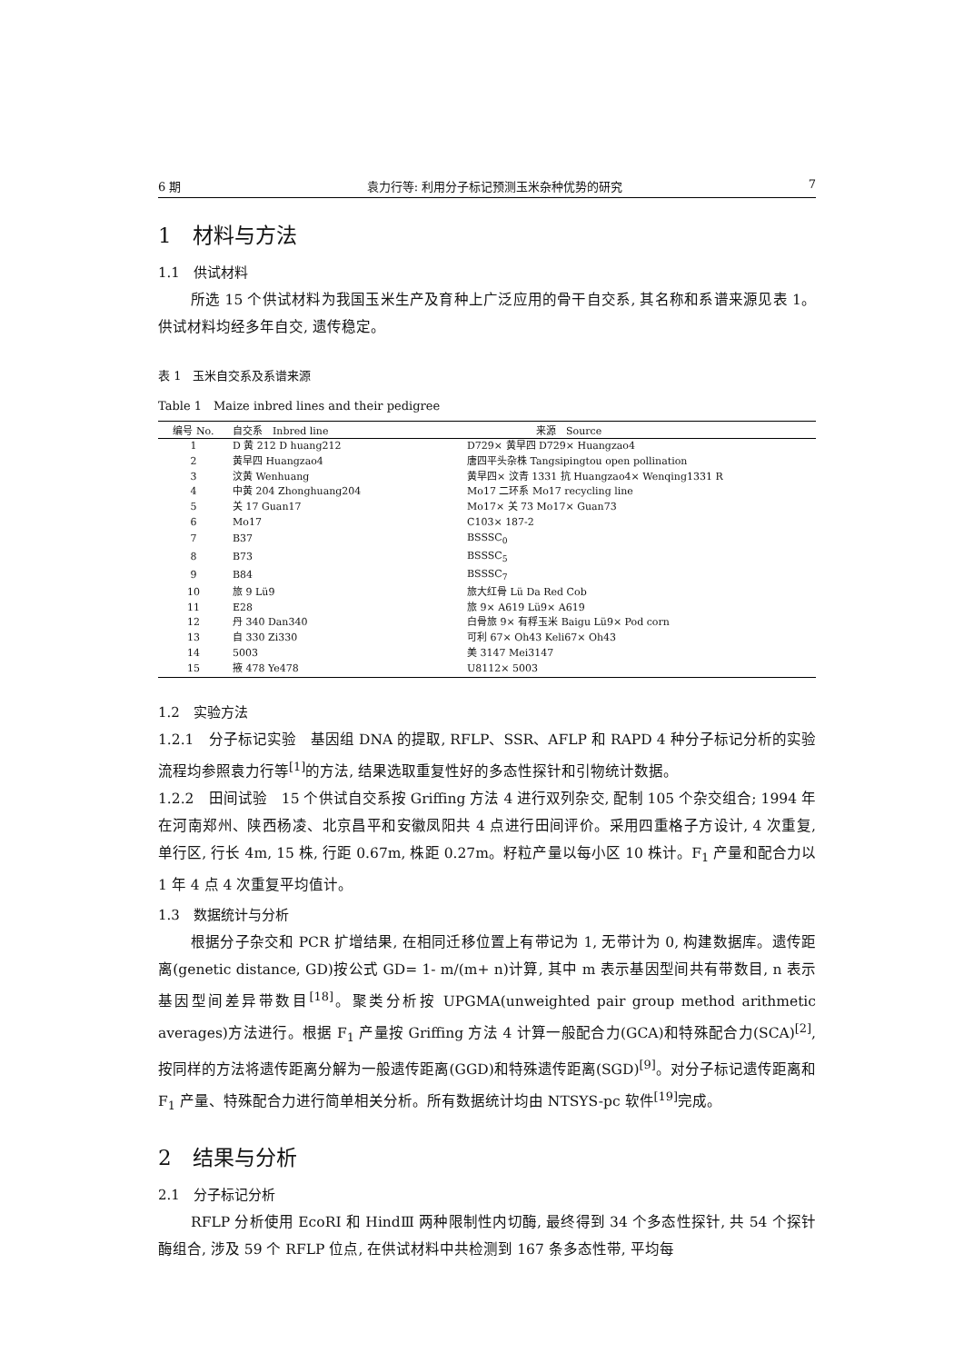6 期 袁力行等: 利用分子标记预测玉米杂种优势的研究 7
1　材料与方法
1.1　供试材料
所选 15 个供试材料为我国玉米生产及育种上广泛应用的骨干自交系, 其名称和系谱来源见表 1。供试材料均经多年自交, 遗传稳定。
表 1　玉米自交系及系谱来源
Table 1　Maize inbred lines and their pedigree
| 编号 No. | 自交系 Inbred line | 来源 Source |
| --- | --- | --- |
| 1 | D 黄 212 D huang212 | D729× 黄早四 D729× Huangzao4 |
| 2 | 黄早四 Huangzao4 | 唐四平头杂株 Tangsipingtou open pollination |
| 3 | 汶黄 Wenhuang | 黄早四× 汶青 1331 抗 Huangzao4× Wenqing1331 R |
| 4 | 中黄 204 Zhonghuang204 | Mo17 二环系 Mo17 recycling line |
| 5 | 关 17 Guan17 | Mo17× 关 73 Mo17× Guan73 |
| 6 | Mo17 | C103× 187-2 |
| 7 | B37 | BSSSC<sub>0</sub> |
| 8 | B73 | BSSSC<sub>5</sub> |
| 9 | B84 | BSSSC<sub>7</sub> |
| 10 | 旅 9 Lü9 | 旅大红骨 Lü Da Red Cob |
| 11 | E28 | 旅 9× A619 Lü9× A619 |
| 12 | 丹 340 Dan340 | 白骨旅 9× 有稃玉米 Baigu Lü9× Pod corn |
| 13 | 自 330 Zi330 | 可利 67× Oh43 Keli67× Oh43 |
| 14 | 5003 | 美 3147 Mei3147 |
| 15 | 掖 478 Ye478 | U8112× 5003 |
1.2　实验方法
1.2.1　分子标记实验　基因组 DNA 的提取, RFLP、SSR、AFLP 和 RAPD 4 种分子标记分析的实验流程均参照袁力行等<sup>[1]</sup>的方法, 结果选取重复性好的多态性探针和引物统计数据。
1.2.2　田间试验　15 个供试自交系按 Griffing 方法 4 进行双列杂交, 配制 105 个杂交组合; 1994 年在河南郑州、陕西杨凌、北京昌平和安徽凤阳共 4 点进行田间评价。采用四重格子方设计, 4 次重复, 单行区, 行长 4m, 15 株, 行距 0.67m, 株距 0.27m。籽粒产量以每小区 10 株计。F<sub>1</sub> 产量和配合力以 1 年 4 点 4 次重复平均值计。
1.3　数据统计与分析
根据分子杂交和 PCR 扩增结果, 在相同迁移位置上有带记为 1, 无带计为 0, 构建数据库。遗传距离(genetic distance, GD)按公式 GD= 1- m/(m+ n)计算, 其中 m 表示基因型间共有带数目, n 表示基因型间差异带数目<sup>[18]</sup>。聚类分析按 UPGMA(unweighted pair group method arithmetic averages)方法进行。根据 F<sub>1</sub> 产量按 Griffing 方法 4 计算一般配合力(GCA)和特殊配合力(SCA)<sup>[2]</sup>, 按同样的方法将遗传距离分解为一般遗传距离(GGD)和特殊遗传距离(SGD)<sup>[9]</sup>。对分子标记遗传距离和 F<sub>1</sub> 产量、特殊配合力进行简单相关分析。所有数据统计均由 NTSYS-pc 软件<sup>[19]</sup>完成。
2　结果与分析
2.1　分子标记分析
RFLP 分析使用 EcoRⅠ 和 HindⅢ 两种限制性内切酶, 最终得到 34 个多态性探针, 共 54 个探针酶组合, 涉及 59 个 RFLP 位点, 在供试材料中共检测到 167 条多态性带, 平均每